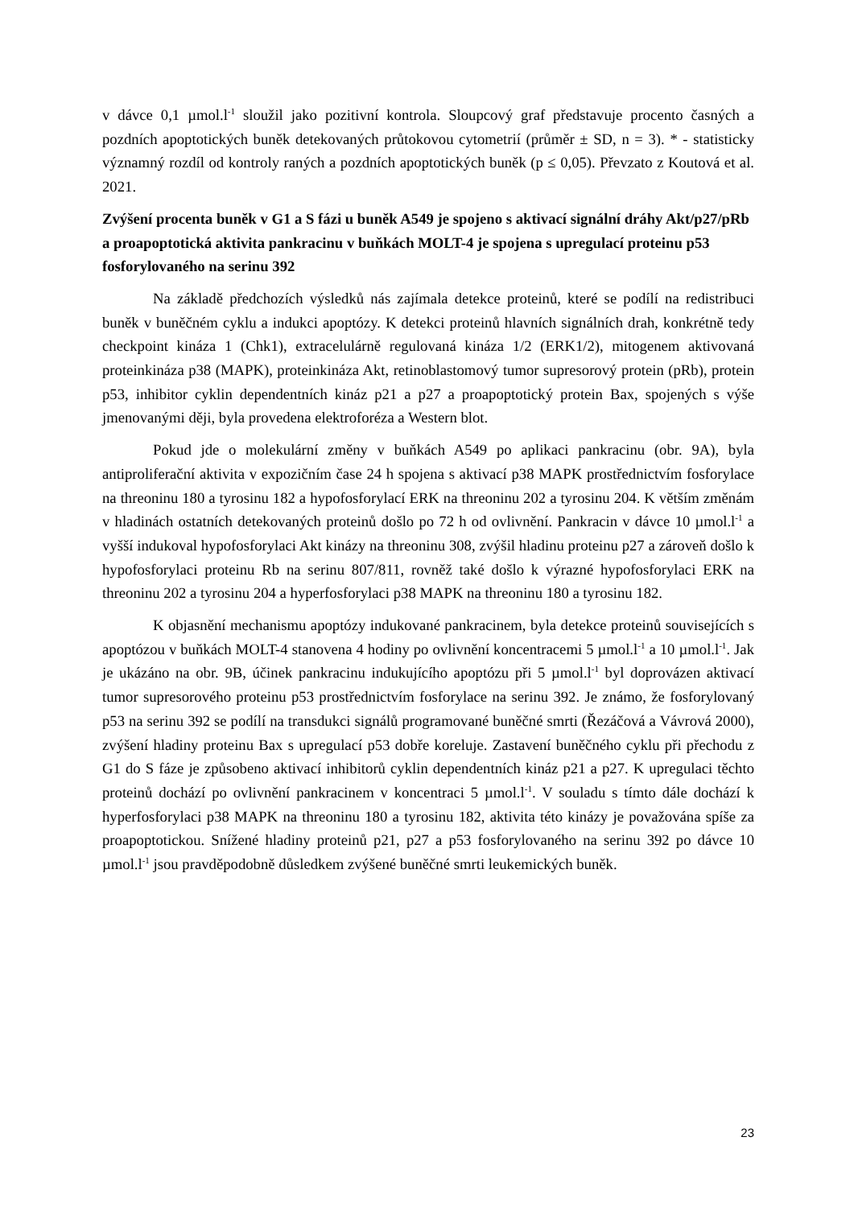v dávce 0,1 µmol.l<sup>-1</sup> sloužil jako pozitivní kontrola. Sloupcový graf představuje procento časných a pozdních apoptotických buněk detekovaných průtokovou cytometrií (průměr ± SD, n = 3). * - statisticky významný rozdíl od kontroly raných a pozdních apoptotických buněk (p ≤ 0,05). Převzato z Koutová et al. 2021.
Zvýšení procenta buněk v G1 a S fázi u buněk A549 je spojeno s aktivací signální dráhy Akt/p27/pRb a proapoptotická aktivita pankracinu v buňkách MOLT-4 je spojena s upregulací proteinu p53 fosforylovaného na serinu 392
Na základě předchozích výsledků nás zajímala detekce proteinů, které se podílí na redistribuci buněk v buněčném cyklu a indukci apoptózy. K detekci proteinů hlavních signálních drah, konkrétně tedy checkpoint kináza 1 (Chk1), extracelulárně regulovaná kináza 1/2 (ERK1/2), mitogenem aktivovaná proteinkináza p38 (MAPK), proteinkináza Akt, retinoblastomový tumor supresorový protein (pRb), protein p53, inhibitor cyklin dependentních kináz p21 a p27 a proapoptotický protein Bax, spojených s výše jmenovanými ději, byla provedena elektroforéza a Western blot.
Pokud jde o molekulární změny v buňkách A549 po aplikaci pankracinu (obr. 9A), byla antiproliferační aktivita v expozičním čase 24 h spojena s aktivací p38 MAPK prostřednictvím fosforylace na threoninu 180 a tyrosinu 182 a hypofosforylací ERK na threoninu 202 a tyrosinu 204. K větším změnám v hladinách ostatních detekovaných proteinů došlo po 72 h od ovlivnění. Pankracin v dávce 10 µmol.l<sup>-1</sup> a vyšší indukoval hypofosforylaci Akt kinázy na threoninu 308, zvýšil hladinu proteinu p27 a zároveň došlo k hypofosforylaci proteinu Rb na serinu 807/811, rovněž také došlo k výrazné hypofosforylaci ERK na threoninu 202 a tyrosinu 204 a hyperfosforylaci p38 MAPK na threoninu 180 a tyrosinu 182.
K objasnění mechanismu apoptózy indukované pankracinem, byla detekce proteinů souvisejících s apoptózou v buňkách MOLT-4 stanovena 4 hodiny po ovlivnění koncentracemi 5 µmol.l<sup>-1</sup> a 10 µmol.l<sup>-1</sup>. Jak je ukázáno na obr. 9B, účinek pankracinu indukujícího apoptózu při 5 µmol.l<sup>-1</sup> byl doprovázen aktivací tumor supresorového proteinu p53 prostřednictvím fosforylace na serinu 392. Je známo, že fosforylovaný p53 na serinu 392 se podílí na transdukci signálů programované buněčné smrti (Řezáčová a Vávrová 2000), zvýšení hladiny proteinu Bax s upregulací p53 dobře koreluje. Zastavení buněčného cyklu při přechodu z G1 do S fáze je způsobeno aktivací inhibitorů cyklin dependentních kináz p21 a p27. K upregulaci těchto proteinů dochází po ovlivnění pankracinem v koncentraci 5 µmol.l<sup>-1</sup>. V souladu s tímto dále dochází k hyperfosforylaci p38 MAPK na threoninu 180 a tyrosinu 182, aktivita této kinázy je považována spíše za proapoptotickou. Snížené hladiny proteinů p21, p27 a p53 fosforylovaného na serinu 392 po dávce 10 µmol.l<sup>-1</sup> jsou pravděpodobně důsledkem zvýšené buněčné smrti leukemických buněk.
23